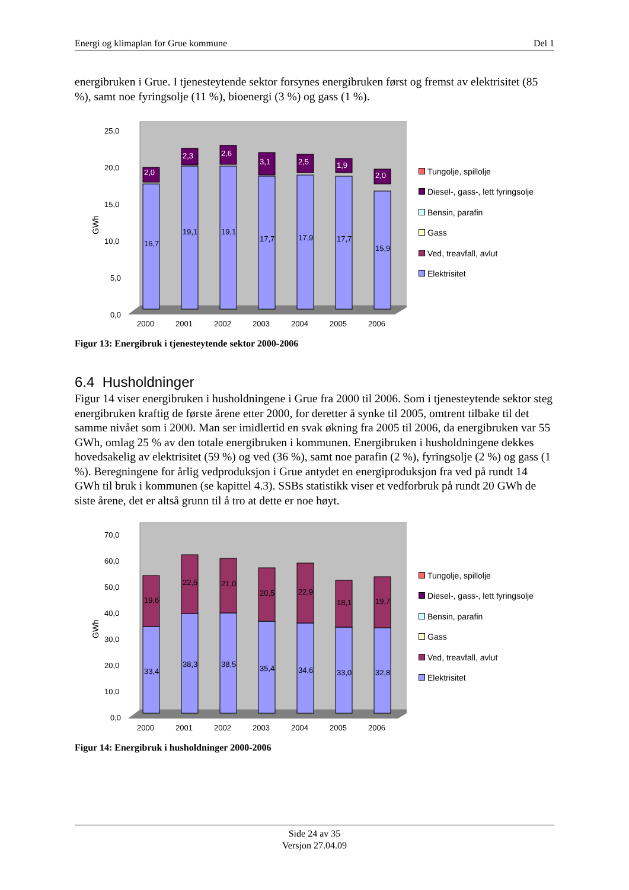Energi og klimaplan for Grue kommune Del 1
energibruken i Grue. I tjenesteytende sektor forsynes energibruken først og fremst av elektrisitet (85 %), samt noe fyringsolje (11 %), bioenergi (3 %) og gass (1 %).
GWh
25,0
20,0
15,0
10,0
5,0
0,0
2,0
2,3
2,6
3,1
2,5
1,9
2,0
16,7
19,1
19,1
17,7
17,9
17,7
15,9
2000
2001
2002
2003
2004
2005
2006
Tungolje, spillolje
Diesel-, gass-, lett fyringsolje
Bensin, parafin
Gass
Ved, treavfall, avlut
Elektrisitet
Figur 13: Energibruk i tjenesteytende sektor 2000-2006
6.4 Husholdninger
Figur 14 viser energibruken i husholdningene i Grue fra 2000 til 2006. Som i tjenesteytende sektor steg energibruken kraftig de første årene etter 2000, for deretter å synke til 2005, omtrent tilbake til det samme nivået som i 2000. Man ser imidlertid en svak økning fra 2005 til 2006, da energibruken var 55 GWh, omlag 25 % av den totale energibruken i kommunen. Energibruken i husholdningene dekkes hovedsakelig av elektrisitet (59 %) og ved (36 %), samt noe parafin (2 %), fyringsolje (2 %) og gass (1 %). Beregningene for årlig vedproduksjon i Grue antydet en energiproduksjon fra ved på rundt 14 GWh til bruk i kommunen (se kapittel 4.3). SSBs statistikk viser et vedforbruk på rundt 20 GWh de siste årene, det er altså grunn til å tro at dette er noe høyt.
GWh
70,0
60,0
50,0
40,0
30,0
20,0
10,0
0,0
19,6
22,5
21,0
20,5
22,9
18,1
19,7
33,4
38,3
38,5
35,4
34,6
33,0
32,8
2000
2001
2002
2003
2004
2005
2006
Tungolje, spillolje
Diesel-, gass-, lett fyringsolje
Bensin, parafin
Gass
Ved, treavfall, avlut
Elektrisitet
Figur 14: Energibruk i husholdninger 2000-2006
Side 24 av 35
Versjon 27.04.09